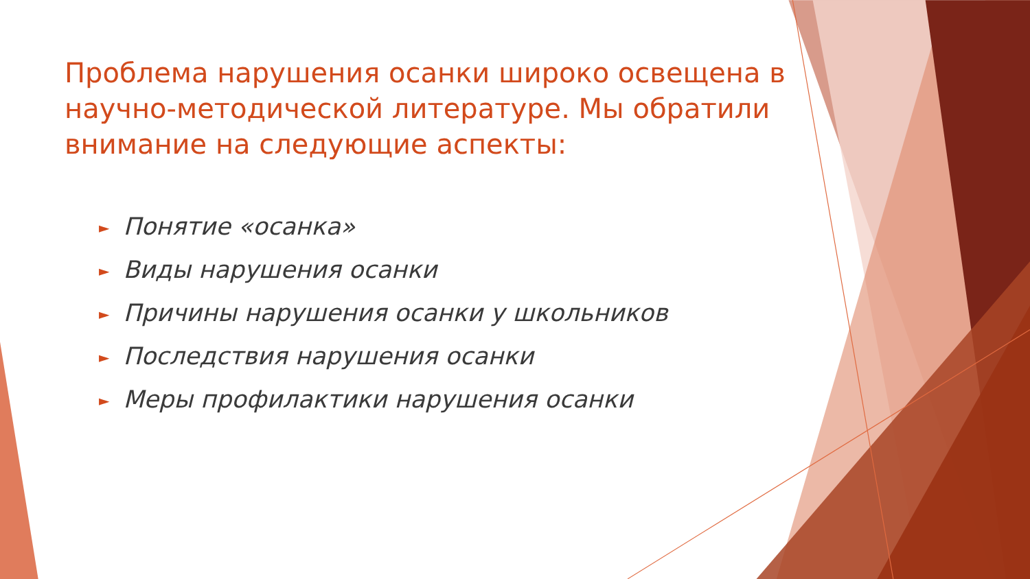Проблема нарушения осанки широко освещена в научно-методической литературе. Мы обратили внимание на следующие аспекты:
► Понятие «осанка»
► Виды нарушения осанки
► Причины нарушения осанки у школьников
► Последствия нарушения осанки
► Меры профилактики нарушения осанки